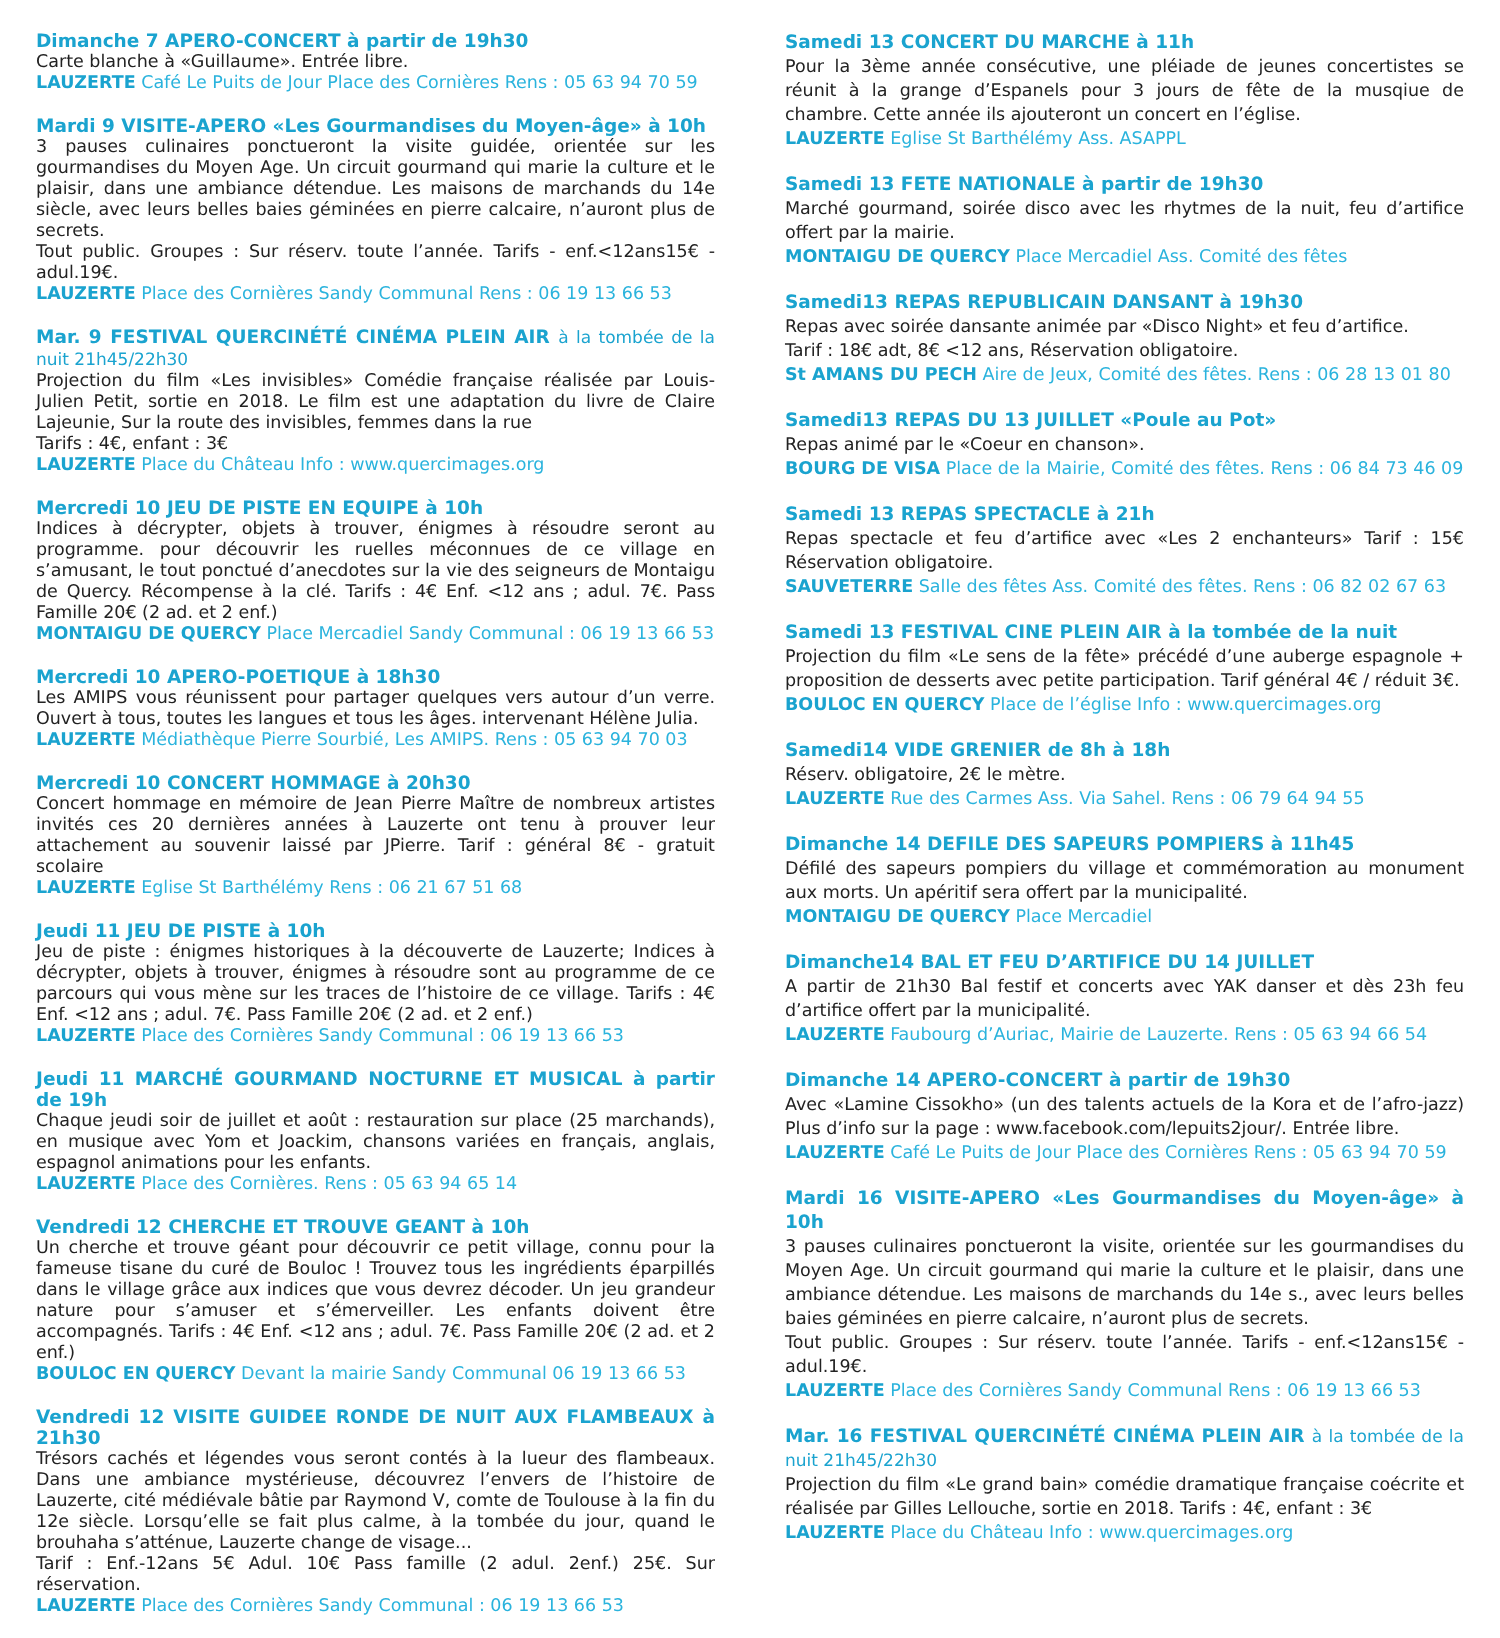Dimanche 7 APERO-CONCERT à partir de 19h30
Carte blanche à «Guillaume». Entrée libre.
LAUZERTE Café Le Puits de Jour Place des Cornières Rens : 05 63 94 70 59
Mardi 9 VISITE-APERO «Les Gourmandises du Moyen-âge» à 10h
3 pauses culinaires ponctueront la visite guidée, orientée sur les gourmandises du Moyen Age. Un circuit gourmand qui marie la culture et le plaisir, dans une ambiance détendue. Les maisons de marchands du 14e siècle, avec leurs belles baies géminées en pierre calcaire, n’auront plus de secrets.
Tout public. Groupes : Sur réserv. toute l’année. Tarifs - enf.<12ans15€ - adul.19€.
LAUZERTE Place des Cornières Sandy Communal Rens : 06 19 13 66 53
Mar. 9 FESTIVAL QUERCINÉTÉ CINÉMA PLEIN AIR à la tombée de la nuit 21h45/22h30
Projection du film «Les invisibles» Comédie française réalisée par Louis-Julien Petit, sortie en 2018. Le film est une adaptation du livre de Claire Lajeunie, Sur la route des invisibles, femmes dans la rue
Tarifs : 4€, enfant : 3€
LAUZERTE Place du Château Info : www.quercimages.org
Mercredi 10 JEU DE PISTE EN EQUIPE à 10h
Indices à décrypter, objets à trouver, énigmes à résoudre seront au programme. pour découvrir les ruelles méconnues de ce village en s’amusant, le tout ponctué d’anecdotes sur la vie des seigneurs de Montaigu de Quercy. Récompense à la clé. Tarifs : 4€ Enf. <12 ans ; adul. 7€. Pass Famille 20€ (2 ad. et 2 enf.)
MONTAIGU DE QUERCY Place Mercadiel Sandy Communal : 06 19 13 66 53
Mercredi 10 APERO-POETIQUE à 18h30
Les AMIPS vous réunissent pour partager quelques vers autour d’un verre. Ouvert à tous, toutes les langues et tous les âges. intervenant Hélène Julia.
LAUZERTE Médiathèque Pierre Sourbié, Les AMIPS. Rens : 05 63 94 70 03
Mercredi 10 CONCERT HOMMAGE à 20h30
Concert hommage en mémoire de Jean Pierre Maître de nombreux artistes invités ces 20 dernières années à Lauzerte ont tenu à prouver leur attachement au souvenir laissé par JPierre. Tarif : général 8€ - gratuit scolaire
LAUZERTE Eglise St Barthélémy Rens : 06 21 67 51 68
Jeudi 11 JEU DE PISTE à 10h
Jeu de piste : énigmes historiques à la découverte de Lauzerte; Indices à décrypter, objets à trouver, énigmes à résoudre sont au programme de ce parcours qui vous mène sur les traces de l’histoire de ce village. Tarifs : 4€ Enf. <12 ans ; adul. 7€. Pass Famille 20€ (2 ad. et 2 enf.)
LAUZERTE Place des Cornières Sandy Communal : 06 19 13 66 53
Jeudi 11 MARCHÉ GOURMAND NOCTURNE ET MUSICAL à partir de 19h
Chaque jeudi soir de juillet et août : restauration sur place (25 marchands), en musique avec Yom et Joackim, chansons variées en français, anglais, espagnol animations pour les enfants.
LAUZERTE Place des Cornières. Rens : 05 63 94 65 14
Vendredi 12 CHERCHE ET TROUVE GEANT à 10h
Un cherche et trouve géant pour découvrir ce petit village, connu pour la fameuse tisane du curé de Bouloc ! Trouvez tous les ingrédients éparpillés dans le village grâce aux indices que vous devrez décoder. Un jeu grandeur nature pour s’amuser et s’émerveiller. Les enfants doivent être accompagnés. Tarifs : 4€ Enf. <12 ans ; adul. 7€. Pass Famille 20€ (2 ad. et 2 enf.)
BOULOC EN QUERCY Devant la mairie Sandy Communal 06 19 13 66 53
Vendredi 12 VISITE GUIDEE RONDE DE NUIT AUX FLAMBEAUX à 21h30
Trésors cachés et légendes vous seront contés à la lueur des flambeaux. Dans une ambiance mystérieuse, découvrez l’envers de l’histoire de Lauzerte, cité médiévale bâtie par Raymond V, comte de Toulouse à la fin du 12e siècle. Lorsqu’elle se fait plus calme, à la tombée du jour, quand le brouhaha s’atténue, Lauzerte change de visage...
Tarif : Enf.-12ans 5€ Adul. 10€ Pass famille (2 adul. 2enf.) 25€. Sur réservation.
LAUZERTE Place des Cornières Sandy Communal : 06 19 13 66 53
Samedi 13 CONCERT DU MARCHE à 11h
Pour la 3ème année consécutive, une pléiade de jeunes concertistes se réunit à la grange d’Espanels pour 3 jours de fête de la musqiue de chambre. Cette année ils ajouteront un concert en l’église.
LAUZERTE Eglise St Barthélémy Ass. ASAPPL
Samedi 13 FETE NATIONALE à partir de 19h30
Marché gourmand, soirée disco avec les rhytmes de la nuit, feu d’artifice offert par la mairie.
MONTAIGU DE QUERCY Place Mercadiel Ass. Comité des fêtes
Samedi13 REPAS REPUBLICAIN DANSANT à 19h30
Repas avec soirée dansante animée par «Disco Night» et feu d’artifice.
Tarif : 18€ adt, 8€ <12 ans, Réservation obligatoire.
St AMANS DU PECH Aire de Jeux, Comité des fêtes. Rens : 06 28 13 01 80
Samedi13 REPAS DU 13 JUILLET «Poule au Pot»
Repas animé par le «Coeur en chanson».
BOURG DE VISA Place de la Mairie, Comité des fêtes. Rens : 06 84 73 46 09
Samedi 13 REPAS SPECTACLE à 21h
Repas spectacle et feu d’artifice avec «Les 2 enchanteurs» Tarif : 15€ Réservation obligatoire.
SAUVETERRE Salle des fêtes Ass. Comité des fêtes. Rens : 06 82 02 67 63
Samedi 13 FESTIVAL CINE PLEIN AIR à la tombée de la nuit
Projection du film «Le sens de la fête» précédé d’une auberge espagnole + proposition de desserts avec petite participation. Tarif général 4€ / réduit 3€.
BOULOC EN QUERCY Place de l’église Info : www.quercimages.org
Samedi14 VIDE GRENIER de 8h à 18h
Réserv. obligatoire, 2€ le mètre.
LAUZERTE Rue des Carmes Ass. Via Sahel. Rens : 06 79 64 94 55
Dimanche 14 DEFILE DES SAPEURS POMPIERS à 11h45
Défilé des sapeurs pompiers du village et commémoration au monument aux morts. Un apéritif sera offert par la municipalité.
MONTAIGU DE QUERCY Place Mercadiel
Dimanche14 BAL ET FEU D’ARTIFICE DU 14 JUILLET
A partir de 21h30 Bal festif et concerts avec YAK danser et dès 23h feu d’artifice offert par la municipalité.
LAUZERTE Faubourg d’Auriac, Mairie de Lauzerte. Rens : 05 63 94 66 54
Dimanche 14 APERO-CONCERT à partir de 19h30
Avec «Lamine Cissokho» (un des talents actuels de la Kora et de l’afro-jazz) Plus d’info sur la page : www.facebook.com/lepuits2jour/. Entrée libre.
LAUZERTE Café Le Puits de Jour Place des Cornières Rens : 05 63 94 70 59
Mardi 16 VISITE-APERO «Les Gourmandises du Moyen-âge» à 10h
3 pauses culinaires ponctueront la visite, orientée sur les gourmandises du Moyen Age. Un circuit gourmand qui marie la culture et le plaisir, dans une ambiance détendue. Les maisons de marchands du 14e s., avec leurs belles baies géminées en pierre calcaire, n’auront plus de secrets.
Tout public. Groupes : Sur réserv. toute l’année. Tarifs - enf.<12ans15€ - adul.19€.
LAUZERTE Place des Cornières Sandy Communal Rens : 06 19 13 66 53
Mar. 16 FESTIVAL QUERCINÉTÉ CINÉMA PLEIN AIR à la tombée de la nuit 21h45/22h30
Projection du film «Le grand bain» comédie dramatique française coécrite et réalisée par Gilles Lellouche, sortie en 2018. Tarifs : 4€, enfant : 3€
LAUZERTE Place du Château Info : www.quercimages.org